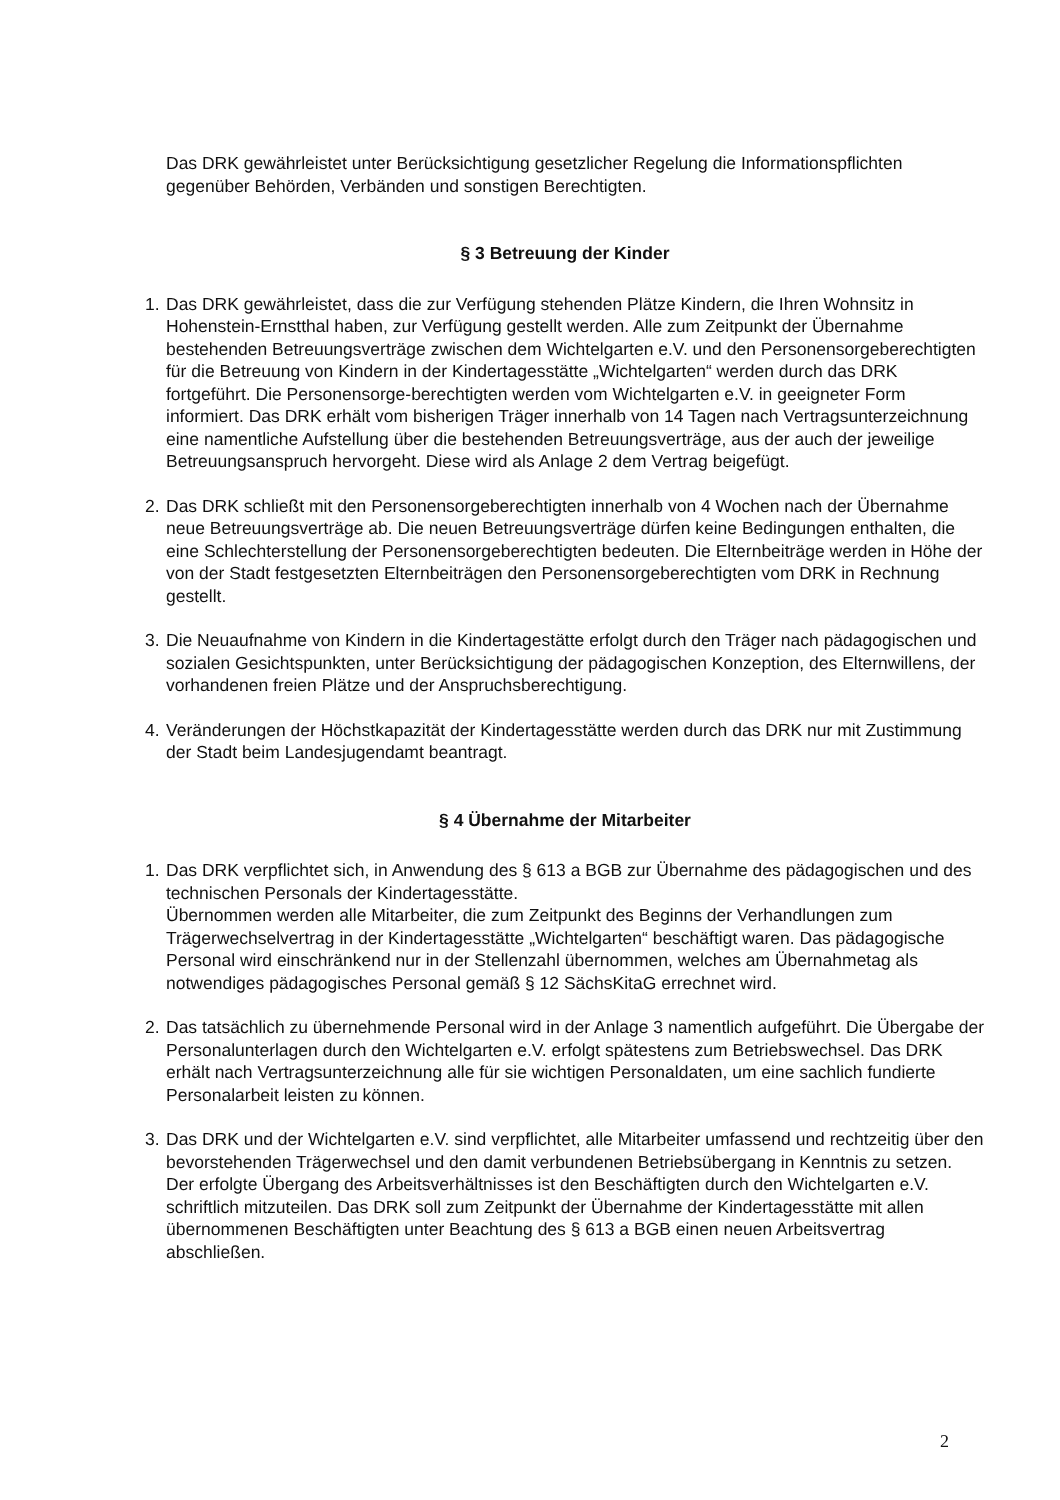Das DRK gewährleistet unter Berücksichtigung gesetzlicher Regelung die Informationspflichten gegenüber Behörden, Verbänden und sonstigen Berechtigten.
§ 3 Betreuung der Kinder
1. Das DRK gewährleistet, dass die zur Verfügung stehenden Plätze Kindern, die Ihren Wohnsitz in Hohenstein-Ernstthal haben, zur Verfügung gestellt werden. Alle zum Zeitpunkt der Übernahme bestehenden Betreuungsverträge zwischen dem Wichtelgarten e.V. und den Personensorgeberechtigten für die Betreuung von Kindern in der Kindertagesstätte „Wichtelgarten“ werden durch das DRK fortgeführt. Die Personensorge-berechtigten werden vom Wichtelgarten e.V. in geeigneter Form informiert. Das DRK erhält vom bisherigen Träger innerhalb von 14 Tagen nach Vertragsunterzeichnung eine namentliche Aufstellung über die bestehenden Betreuungsverträge, aus der auch der jeweilige Betreuungsanspruch hervorgeht. Diese wird als Anlage 2 dem Vertrag beigefügt.
2. Das DRK schließt mit den Personensorgeberechtigten innerhalb von 4 Wochen nach der Übernahme neue Betreuungsverträge ab. Die neuen Betreuungsverträge dürfen keine Bedingungen enthalten, die eine Schlechterstellung der Personensorgeberechtigten bedeuten. Die Elternbeiträge werden in Höhe der von der Stadt festgesetzten Elternbeiträgen den Personensorgeberechtigten vom DRK in Rechnung gestellt.
3. Die Neuaufnahme von Kindern in die Kindertagestätte erfolgt durch den Träger nach pädagogischen und sozialen Gesichtspunkten, unter Berücksichtigung der pädagogischen Konzeption, des Elternwillens, der vorhandenen freien Plätze und der Anspruchsberechtigung.
4. Veränderungen der Höchstkapazität der Kindertagesstätte werden durch das DRK nur mit Zustimmung der Stadt beim Landesjugendamt beantragt.
§ 4 Übernahme der Mitarbeiter
1. Das DRK verpflichtet sich, in Anwendung des § 613 a BGB zur Übernahme des pädagogischen und des technischen Personals der Kindertagesstätte.
Übernommen werden alle Mitarbeiter, die zum Zeitpunkt des Beginns der Verhandlungen zum Trägerwechselvertrag in der Kindertagesstätte „Wichtelgarten“ beschäftigt waren. Das pädagogische Personal wird einschränkend nur in der Stellenzahl übernommen, welches am Übernahmetag als notwendiges pädagogisches Personal gemäß § 12 SächsKitaG errechnet wird.
2. Das tatsächlich zu übernehmende Personal wird in der Anlage 3 namentlich aufgeführt. Die Übergabe der Personalunterlagen durch den Wichtelgarten e.V. erfolgt spätestens zum Betriebswechsel. Das DRK erhält nach Vertragsunterzeichnung alle für sie wichtigen Personaldaten, um eine sachlich fundierte Personalarbeit leisten zu können.
3. Das DRK und der Wichtelgarten e.V. sind verpflichtet, alle Mitarbeiter umfassend und rechtzeitig über den bevorstehenden Trägerwechsel und den damit verbundenen Betriebsübergang in Kenntnis zu setzen. Der erfolgte Übergang des Arbeitsverhältnisses ist den Beschäftigten durch den Wichtelgarten e.V. schriftlich mitzuteilen. Das DRK soll zum Zeitpunkt der Übernahme der Kindertagesstätte mit allen übernommenen Beschäftigten unter Beachtung des § 613 a BGB einen neuen Arbeitsvertrag abschließen.
2